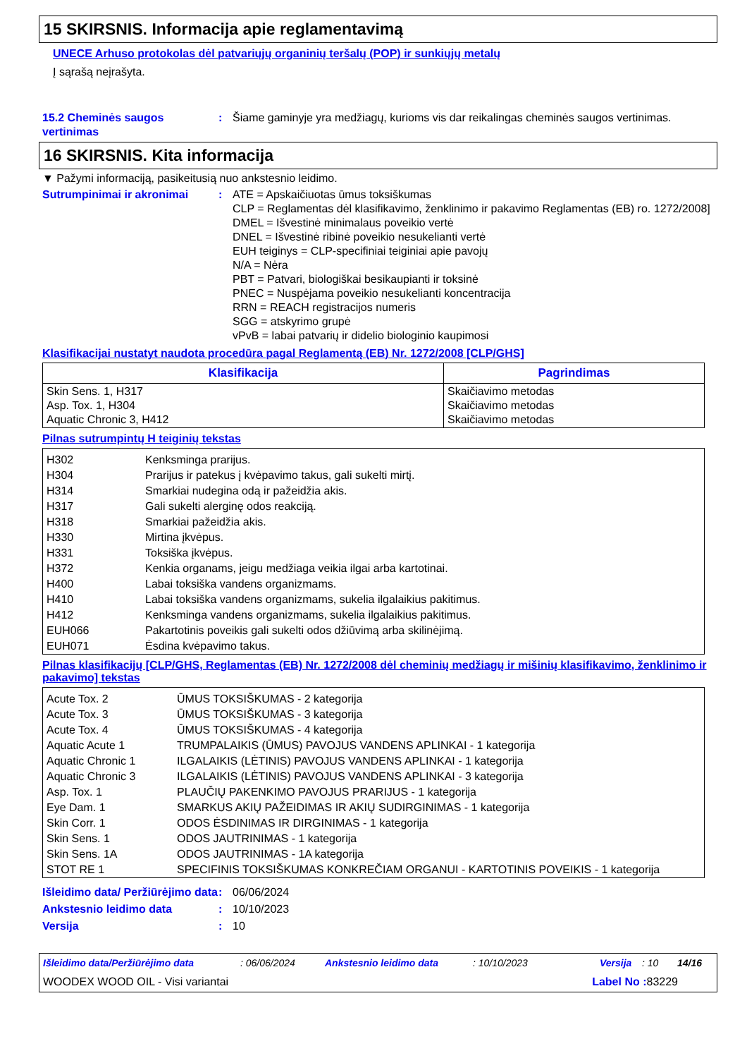15 SKIRSNIS. Informacija apie reglamentavimą
UNECE Arhuso protokolas dėl patvariųjų organinių teršalų (POP) ir sunkiųjų metalų
Į sąrašą neįrašyta.
15.2 Cheminės saugos vertinimas
: Šiame gaminyje yra medžiagų, kurioms vis dar reikalingas cheminės saugos vertinimas.
16 SKIRSNIS. Kita informacija
▼ Pažymi informaciją, pasikeitusią nuo ankstesnio leidimo.
Sutrumpinimai ir akronimai : ATE = Apskaičiuotas ūmus toksiškumas
CLP = Reglamentas dėl klasifikavimo, ženklinimo ir pakavimo Reglamentas (EB) ro. 1272/2008]
DMEL = Išvestinė minimalaus poveikio vertė
DNEL = Išvestinė ribinė poveikio nesukelianti vertė
EUH teiginys = CLP-specifiniai teiginiai apie pavojų
N/A = Nėra
PBT = Patvari, biologiškai besikaupianti ir toksinė
PNEC = Nuspėjama poveikio nesukelianti koncentracija
RRN = REACH registracijos numeris
SGG = atskyrimo grupė
vPvB = labai patvarių ir didelio biologinio kaupimosi
Klasifikacijai nustatyt naudota procedūra pagal Reglamentą (EB) Nr. 1272/2008 [CLP/GHS]
| Klasifikacija | Pagrindimas |
| --- | --- |
| Skin Sens. 1, H317 Asp. Tox. 1, H304 Aquatic Chronic 3, H412 | Skaičiavimo metodas Skaičiavimo metodas Skaičiavimo metodas |
Pilnas sutrumpintų H teiginių tekstas
| H302 | Kenksminga prarijus. |
| H304 | Prarijus ir patekus į kvėpavimo takus, gali sukelti mirtį. |
| H314 | Smarkiai nudegina odą ir pažeidžia akis. |
| H317 | Gali sukelti alerginę odos reakciją. |
| H318 | Smarkiai pažeidžia akis. |
| H330 | Mirtina įkvėpus. |
| H331 | Toksiška įkvėpus. |
| H372 | Kenkia organams, jeigu medžiaga veikia ilgai arba kartotinai. |
| H400 | Labai toksiška vandens organizmams. |
| H410 | Labai toksiška vandens organizmams, sukelia ilgalaikius pakitimus. |
| H412 | Kenksminga vandens organizmams, sukelia ilgalaikius pakitimus. |
| EUH066 | Pakartotinis poveikis gali sukelti odos džiūvimą arba skilinėjimą. |
| EUH071 | Ėsdina kvėpavimo takus. |
Pilnas klasifikacijų [CLP/GHS, Reglamentas (EB) Nr. 1272/2008 dėl cheminių medžiagų ir mišinių klasifikavimo, ženklinimo ir pakavimo] tekstas
| Acute Tox. 2 | ŪMUS TOKSIŠKUMAS - 2 kategorija |
| Acute Tox. 3 | ŪMUS TOKSIŠKUMAS - 3 kategorija |
| Acute Tox. 4 | ŪMUS TOKSIŠKUMAS - 4 kategorija |
| Aquatic Acute 1 | TRUMPALAIKIS (ŪMUS) PAVOJUS VANDENS APLINKAI - 1 kategorija |
| Aquatic Chronic 1 | ILGALAIKIS (LĖTINIS) PAVOJUS VANDENS APLINKAI - 1 kategorija |
| Aquatic Chronic 3 | ILGALAIKIS (LĖTINIS) PAVOJUS VANDENS APLINKAI - 3 kategorija |
| Asp. Tox. 1 | PLAUČIŲ PAKENKIMO PAVOJUS PRARIJUS - 1 kategorija |
| Eye Dam. 1 | SMARKUS AKIŲ PAŽEIDIMAS IR AKIŲ SUDIRGINIMAS - 1 kategorija |
| Skin Corr. 1 | ODOS ĖSDINIMAS IR DIRGINIMAS - 1 kategorija |
| Skin Sens. 1 | ODOS JAUTRINIMAS - 1 kategorija |
| Skin Sens. 1A | ODOS JAUTRINIMAS - 1A kategorija |
| STOT RE 1 | SPECIFINIS TOKSIŠKUMAS KONKREČIAM ORGANUI - KARTOTINIS POVEIKIS - 1 kategorija |
Išleidimo data/ Peržiūrėjimo data
: 06/06/2024
Ankstesnio leidimo data : 10/10/2023
Versija : 10
Išleidimo data/Peržiūrėjimo data: 06/06/2024 Ankstesnio leidimo data: 10/10/2023 Versija: 10 14/16
WOODEX WOOD OIL - Visi variantai Label No : 83229